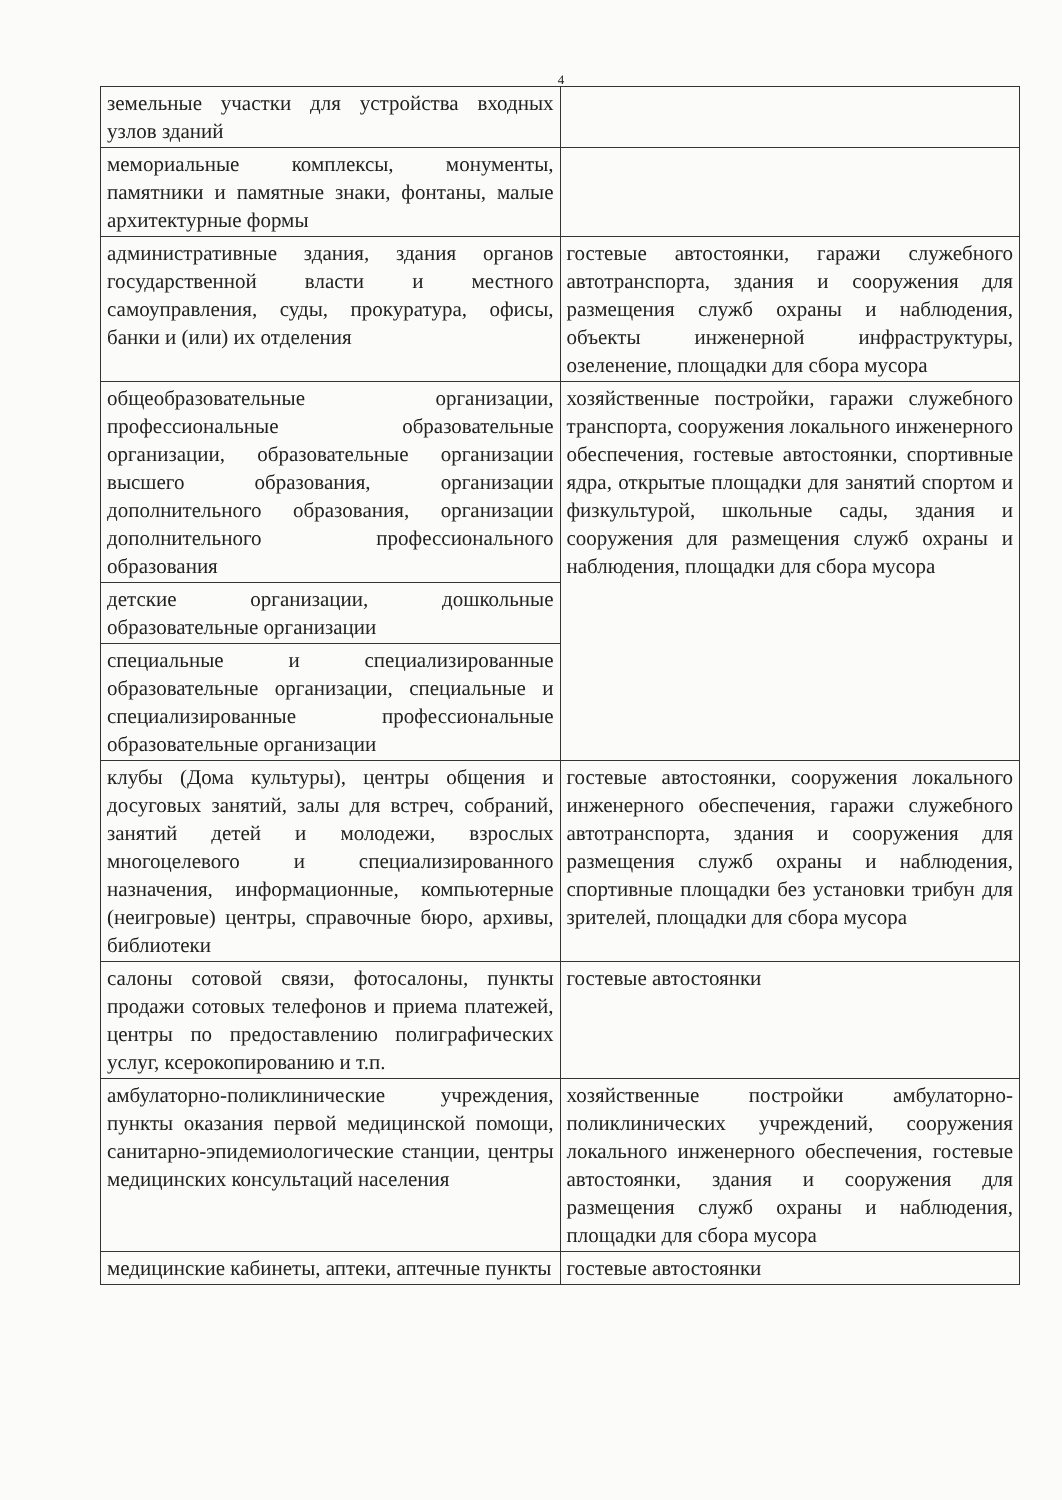4
| земельные участки для устройства входных узлов зданий | |
| мемориальные комплексы, монументы, памятники и памятные знаки, фонтаны, малые архитектурные формы | |
| административные здания, здания органов государственной власти и местного самоуправления, суды, прокуратура, офисы, банки и (или) их отделения | гостевые автостоянки, гаражи служебного автотранспорта, здания и сооружения для размещения служб охраны и наблюдения, объекты инженерной инфраструктуры, озеленение, площадки для сбора мусора |
| общеобразовательные организации, профессиональные образовательные организации, образовательные организации высшего образования, организации дополнительного образования, организации дополнительного профессионального образования | хозяйственные постройки, гаражи служебного транспорта, сооружения локального инженерного обеспечения, гостевые автостоянки, спортивные ядра, открытые площадки для занятий спортом и физкультурой, школьные сады, здания и сооружения для размещения служб охраны и наблюдения, площадки для сбора мусора |
| детские организации, дошкольные образовательные организации | |
| специальные и специализированные образовательные организации, специальные и специализированные профессиональные образовательные организации | |
| клубы (Дома культуры), центры общения и досуговых занятий, залы для встреч, собраний, занятий детей и молодежи, взрослых многоцелевого и специализированного назначения, информационные, компьютерные (неигровые) центры, справочные бюро, архивы, библиотеки | гостевые автостоянки, сооружения локального инженерного обеспечения, гаражи служебного автотранспорта, здания и сооружения для размещения служб охраны и наблюдения, спортивные площадки без установки трибун для зрителей, площадки для сбора мусора |
| салоны сотовой связи, фотосалоны, пункты продажи сотовых телефонов и приема платежей, центры по предоставлению полиграфических услуг, ксерокопированию и т.п. | гостевые автостоянки |
| амбулаторно-поликлинические учреждения, пункты оказания первой медицинской помощи, санитарно-эпидемиологические станции, центры медицинских консультаций населения | хозяйственные постройки амбулаторно-поликлинических учреждений, сооружения локального инженерного обеспечения, гостевые автостоянки, здания и сооружения для размещения служб охраны и наблюдения, площадки для сбора мусора |
| медицинские кабинеты, аптеки, аптечные пункты | гостевые автостоянки |